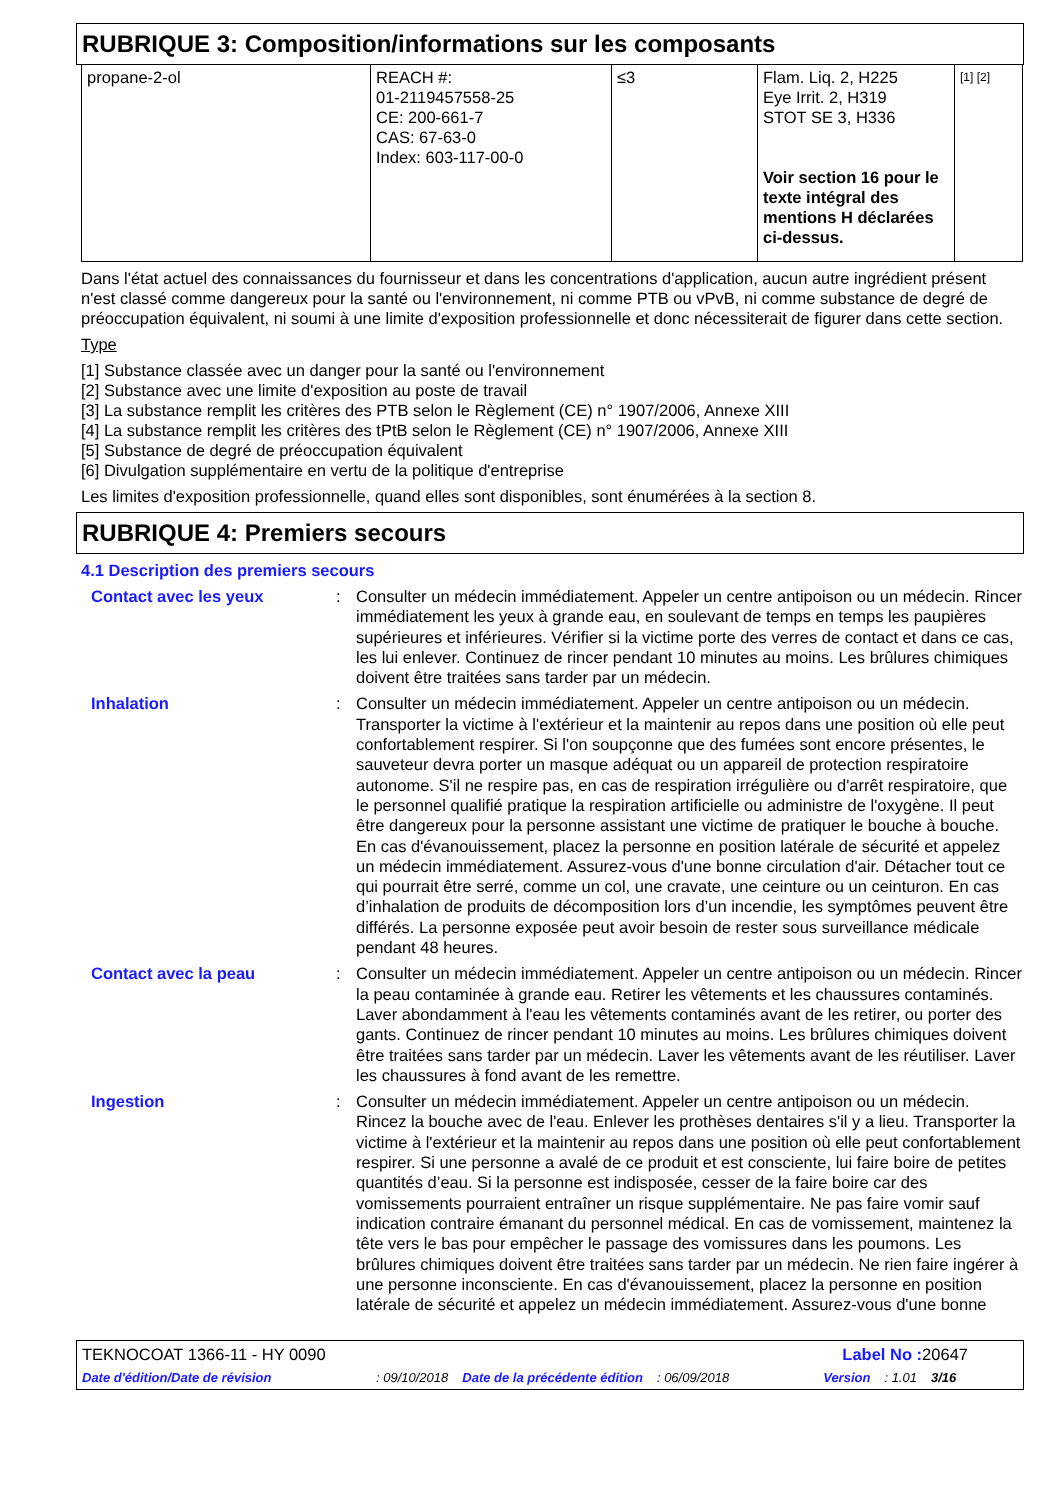RUBRIQUE 3: Composition/informations sur les composants
| propane-2-ol | REACH #: 01-2119457558-25 CE: 200-661-7 CAS: 67-63-0 Index: 603-117-00-0 | ≤3 | Flam. Liq. 2, H225 Eye Irrit. 2, H319 STOT SE 3, H336 Voir section 16 pour le texte intégral des mentions H déclarées ci-dessus. | [1] [2] |
Dans l'état actuel des connaissances du fournisseur et dans les concentrations d'application, aucun autre ingrédient présent n'est classé comme dangereux pour la santé ou l'environnement, ni comme PTB ou vPvB, ni comme substance de degré de préoccupation équivalent, ni soumi à une limite d'exposition professionnelle et donc nécessiterait de figurer dans cette section.
Type
[1] Substance classée avec un danger pour la santé ou l'environnement
[2] Substance avec une limite d'exposition au poste de travail
[3] La substance remplit les critères des PTB selon le Règlement (CE) n° 1907/2006, Annexe XIII
[4] La substance remplit les critères des tPtB selon le Règlement (CE) n° 1907/2006, Annexe XIII
[5] Substance de degré de préoccupation équivalent
[6] Divulgation supplémentaire en vertu de la politique d'entreprise
Les limites d'exposition professionnelle, quand elles sont disponibles, sont énumérées à la section 8.
RUBRIQUE 4: Premiers secours
4.1 Description des premiers secours
| Contact avec les yeux | : | Consulter un médecin immédiatement. Appeler un centre antipoison ou un médecin. Rincer immédiatement les yeux à grande eau, en soulevant de temps en temps les paupières supérieures et inférieures. Vérifier si la victime porte des verres de contact et dans ce cas, les lui enlever. Continuez de rincer pendant 10 minutes au moins. Les brûlures chimiques doivent être traitées sans tarder par un médecin. |
| Inhalation | : | Consulter un médecin immédiatement. Appeler un centre antipoison ou un médecin. Transporter la victime à l'extérieur et la maintenir au repos dans une position où elle peut confortablement respirer. Si l'on soupçonne que des fumées sont encore présentes, le sauveteur devra porter un masque adéquat ou un appareil de protection respiratoire autonome. S'il ne respire pas, en cas de respiration irrégulière ou d'arrêt respiratoire, que le personnel qualifié pratique la respiration artificielle ou administre de l'oxygène. Il peut être dangereux pour la personne assistant une victime de pratiquer le bouche à bouche. En cas d'évanouissement, placez la personne en position latérale de sécurité et appelez un médecin immédiatement. Assurez-vous d'une bonne circulation d'air. Détacher tout ce qui pourrait être serré, comme un col, une cravate, une ceinture ou un ceinturon. En cas d’inhalation de produits de décomposition lors d’un incendie, les symptômes peuvent être différés. La personne exposée peut avoir besoin de rester sous surveillance médicale pendant 48 heures. |
| Contact avec la peau | : | Consulter un médecin immédiatement. Appeler un centre antipoison ou un médecin. Rincer la peau contaminée à grande eau. Retirer les vêtements et les chaussures contaminés. Laver abondamment à l'eau les vêtements contaminés avant de les retirer, ou porter des gants. Continuez de rincer pendant 10 minutes au moins. Les brûlures chimiques doivent être traitées sans tarder par un médecin. Laver les vêtements avant de les réutiliser. Laver les chaussures à fond avant de les remettre. |
| Ingestion | : | Consulter un médecin immédiatement. Appeler un centre antipoison ou un médecin. Rincez la bouche avec de l'eau. Enlever les prothèses dentaires s'il y a lieu. Transporter la victime à l'extérieur et la maintenir au repos dans une position où elle peut confortablement respirer. Si une personne a avalé de ce produit et est consciente, lui faire boire de petites quantités d’eau. Si la personne est indisposée, cesser de la faire boire car des vomissements pourraient entraîner un risque supplémentaire. Ne pas faire vomir sauf indication contraire émanant du personnel médical. En cas de vomissement, maintenez la tête vers le bas pour empêcher le passage des vomissures dans les poumons. Les brûlures chimiques doivent être traitées sans tarder par un médecin. Ne rien faire ingérer à une personne inconsciente. En cas d'évanouissement, placez la personne en position latérale de sécurité et appelez un médecin immédiatement. Assurez-vous d'une bonne |
TEKNOCOAT 1366-11 - HY 0090 Label No : 20647
Date d'édition/Date de révision: 09/10/2018 Date de la précédente édition: 06/09/2018 Version: 1.01 3/16